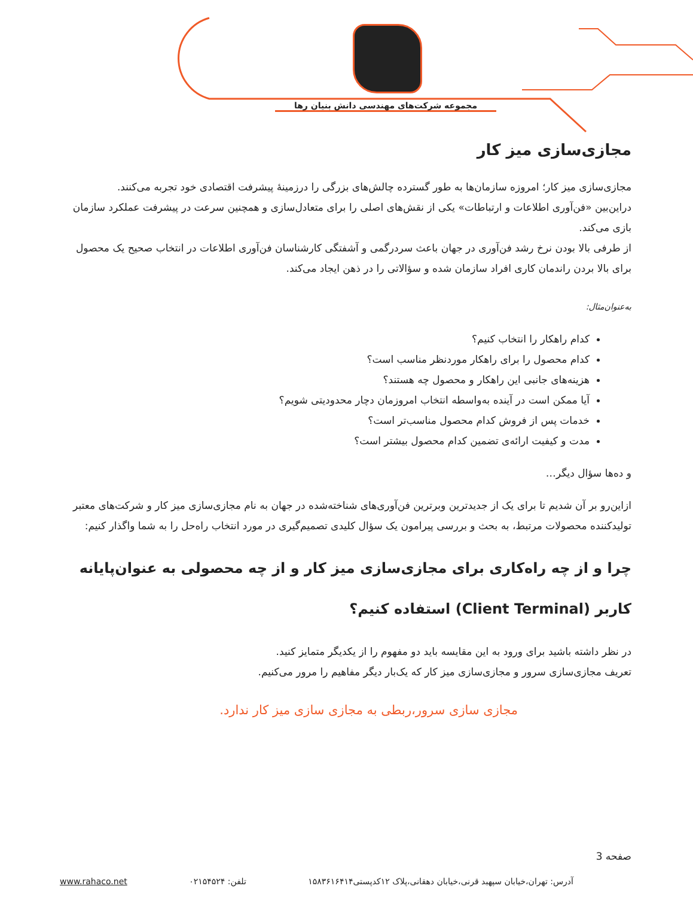مجموعه شرکت‌های مهندسی دانش بنیان رها
مجازی‌سازی میز کار
مجازی‌سازی میز کار؛ امروزه سازمان‌ها به طور گسترده چالش‌های بزرگی را درزمینهٔ پیشرفت اقتصادی خود تجربه می‌کنند.
دراین‌بین «فن‌آوری اطلاعات و ارتباطات» یکی از نقش‌های اصلی را برای متعادل‌سازی و همچنین سرعت در پیشرفت عملکرد سازمان بازی می‌کند.
از طرفی بالا بودن نرخ رشد فن‌آوری در جهان باعث سردرگمی و آشفتگی کارشناسان فن‌آوری اطلاعات در انتخاب صحیح یک محصول برای بالا بردن راندمان کاری افراد سازمان شده و سؤالاتی را در ذهن ایجاد می‌کند.
به‌عنوان‌مثال:
کدام راهکار را انتخاب کنیم؟
کدام محصول را برای راهکار موردنظر مناسب است؟
هزینه‌های جانبی این راهکار و محصول چه هستند؟
آیا ممکن است در آینده به‌واسطه انتخاب امروزمان دچار محدودیتی شویم؟
خدمات پس از فروش کدام محصول مناسب‌تر است؟
مدت و کیفیت ارائه‌ی تضمین کدام محصول بیشتر است؟
و ده‌ها سؤال دیگر…
ازاین‌رو بر آن شدیم تا برای یک از جدیدترین وبرترین فن‌آوری‌های شناخته‌شده در جهان به نام مجازی‌سازی میز کار و شرکت‌های معتبر تولیدکننده محصولات مرتبط، به بحث و بررسی پیرامون یک سؤال کلیدی تصمیم‌گیری در مورد انتخاب راه‌حل را به شما واگذار کنیم:
چرا و از چه راه‌کاری برای مجازی‌سازی میز کار و از چه محصولی به عنوان‌پایانه کاربر (Client Terminal) استفاده کنیم؟
در نظر داشته باشید برای ورود به این مقایسه باید دو مفهوم را از یکدیگر متمایز کنید.
تعریف مجازی‌سازی سرور و مجازی‌سازی میز کار که یک‌بار دیگر مفاهیم را مرور می‌کنیم.
مجازی سازی سرور،ربطی به مجازی سازی میز کار ندارد.
صفحه 3
آدرس: تهران،خیابان سپهبد قرنی،خیابان دهقانی،پلاک ۱۲کدپستی۱۵۸۳۶۱۶۴۱۴ تلفن: ۰۲۱۵۴۵۲۴ www.rahaco.net